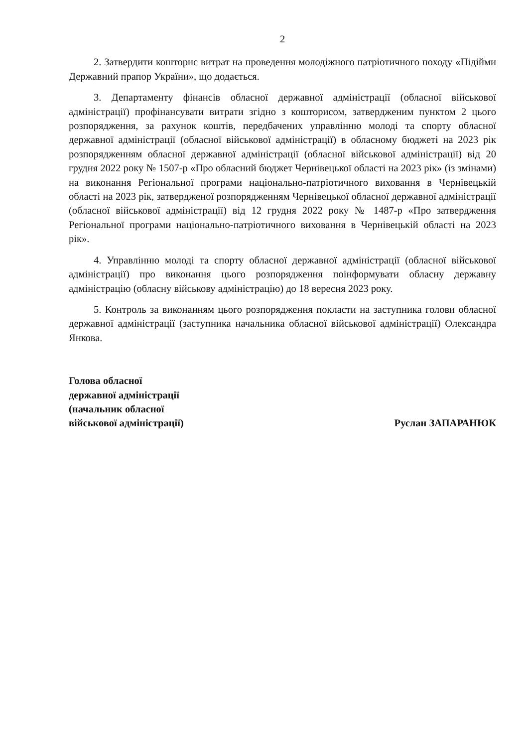2
2. Затвердити кошторис витрат на проведення молодіжного патріотичного походу «Підійми Державний прапор України», що додається.
3. Департаменту фінансів обласної державної адміністрації (обласної військової адміністрації) профінансувати витрати згідно з кошторисом, затвердженим пунктом 2 цього розпорядження, за рахунок коштів, передбачених управлінню молоді та спорту обласної державної адміністрації (обласної військової адміністрації) в обласному бюджеті на 2023 рік розпорядженням обласної державної адміністрації (обласної військової адміністрації) від 20 грудня 2022 року № 1507-р «Про обласний бюджет Чернівецької області на 2023 рік» (із змінами) на виконання Регіональної програми національно-патріотичного виховання в Чернівецькій області на 2023 рік, затвердженої розпорядженням Чернівецької обласної державної адміністрації (обласної військової адміністрації) від 12 грудня 2022 року № 1487-р «Про затвердження Регіональної програми національно-патріотичного виховання в Чернівецькій області на 2023 рік».
4. Управлінню молоді та спорту обласної державної адміністрації (обласної військової адміністрації) про виконання цього розпорядження поінформувати обласну державну адміністрацію (обласну військову адміністрацію) до 18 вересня 2023 року.
5. Контроль за виконанням цього розпорядження покласти на заступника голови обласної державної адміністрації (заступника начальника обласної військової адміністрації) Олександра Янкова.
Голова обласної
державної адміністрації
(начальник обласної
військової адміністрації)
Руслан ЗАПАРАНЮК